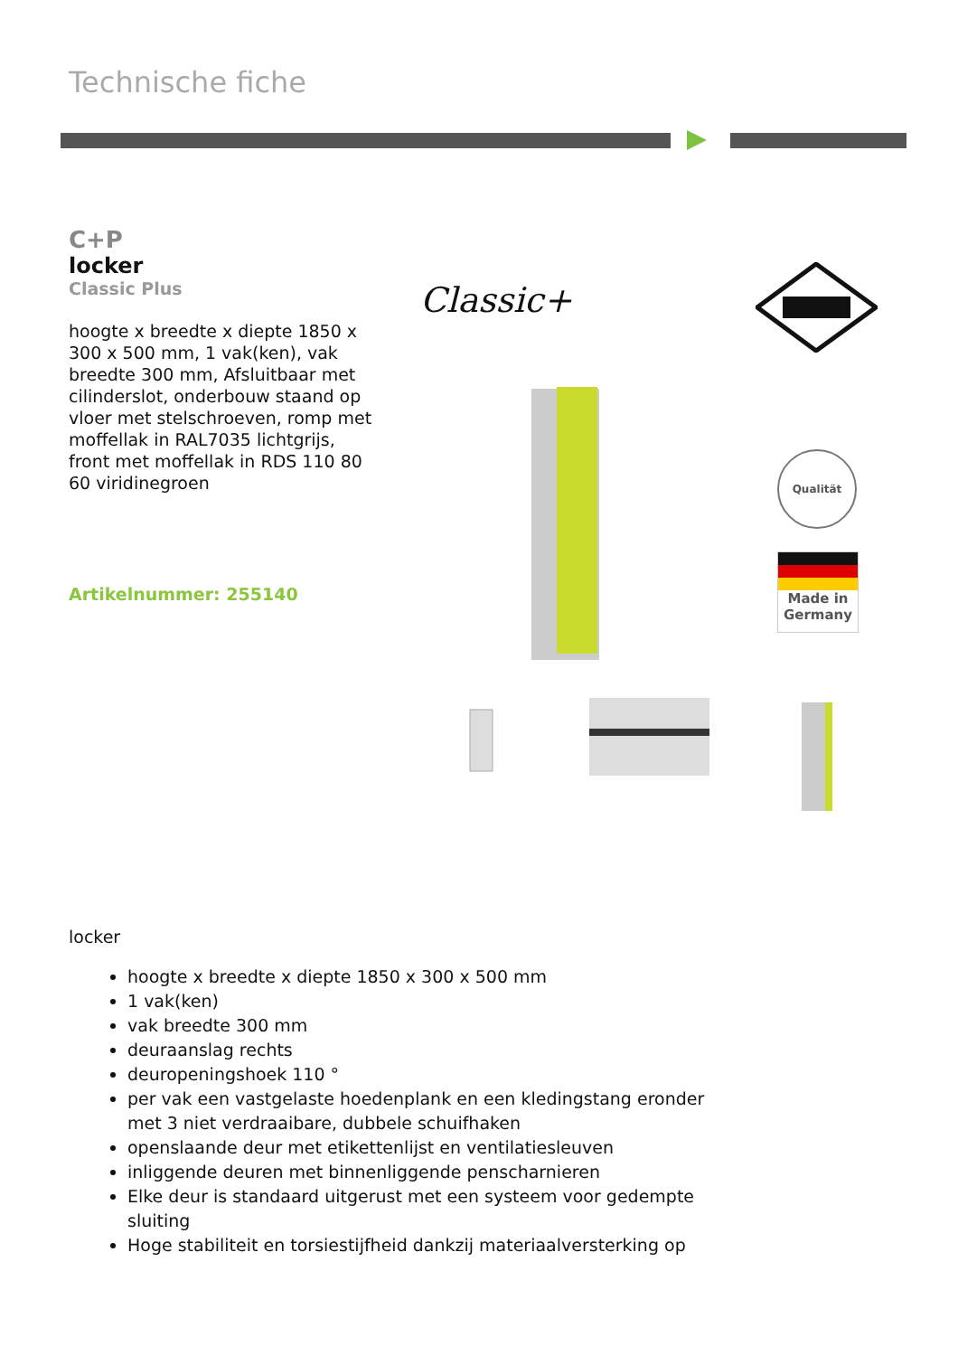Technische fiche
C+P
locker
Classic Plus
hoogte x breedte x diepte 1850 x 300 x 500 mm, 1 vak(ken), vak breedte 300 mm, Afsluitbaar met cilinderslot, onderbouw staand op vloer met stelschroeven, romp met moffellak in RAL7035 lichtgrijs, front met moffellak in RDS 110 80 60 viridinegroen
Artikelnummer: 255140
Classic+
Qualität
Made in
Germany
locker
hoogte x breedte x diepte 1850 x 300 x 500 mm
1 vak(ken)
vak breedte 300 mm
deuraanslag rechts
deuropeningshoek 110 °
per vak een vastgelaste hoedenplank en een kledingstang eronder met 3 niet verdraaibare, dubbele schuifhaken
openslaande deur met etikettenlijst en ventilatiesleuven
inliggende deuren met binnenliggende penscharnieren
Elke deur is standaard uitgerust met een systeem voor gedempte sluiting
Hoge stabiliteit en torsiestijfheid dankzij materiaalversterking op